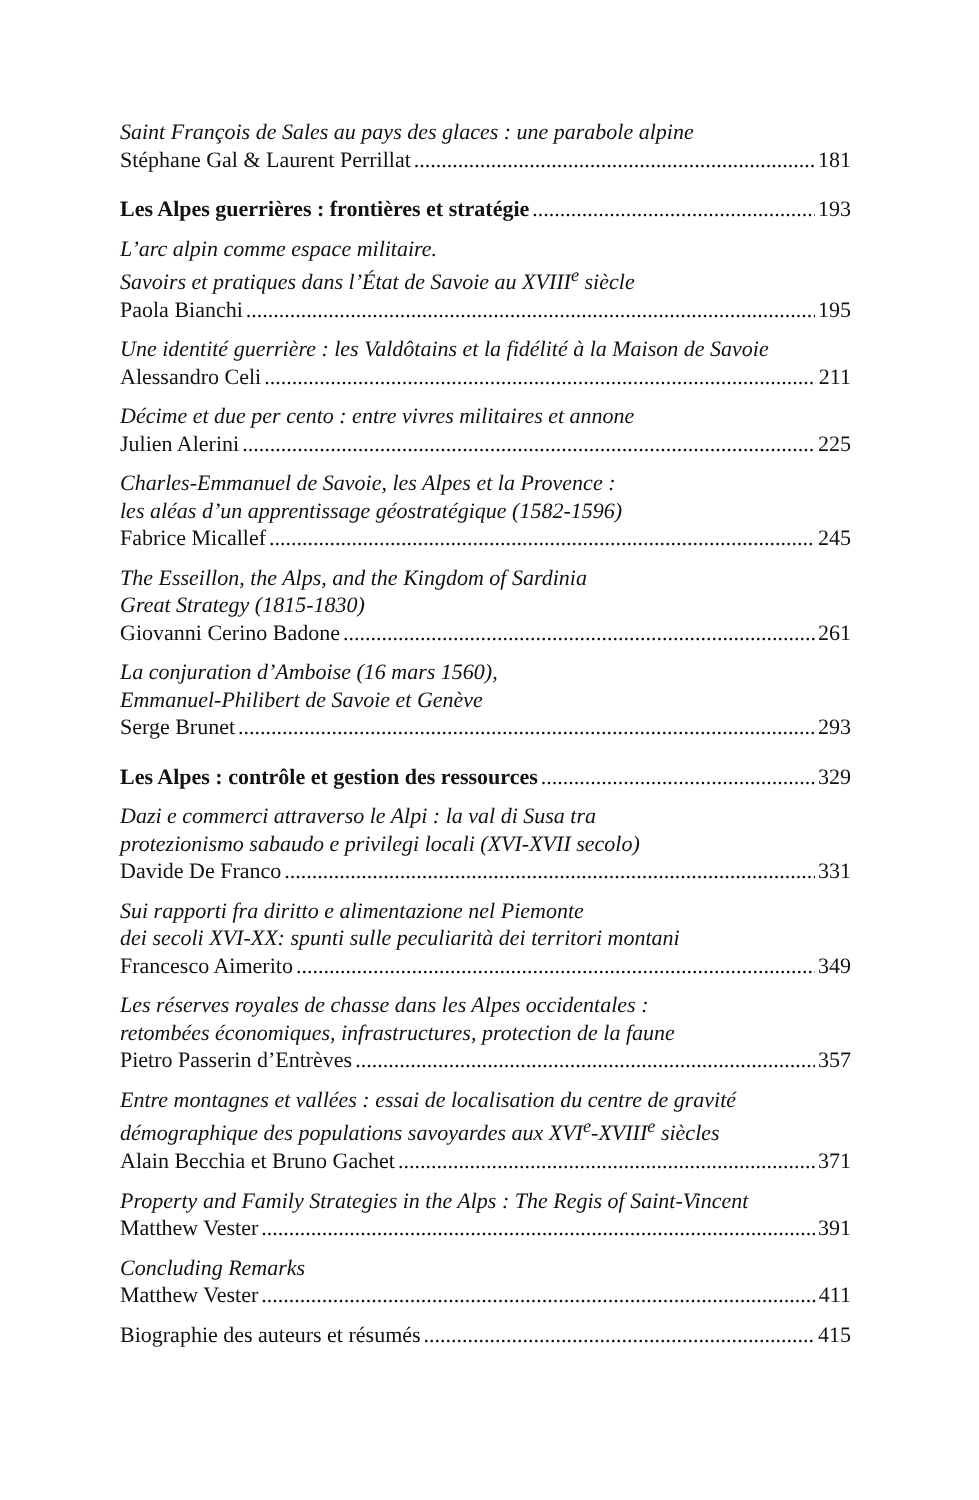Saint François de Sales au pays des glaces : une parabole alpine
Stéphane Gal & Laurent Perrillat 181
Les Alpes guerrières : frontières et stratégie 193
L’arc alpin comme espace militaire.
Savoirs et pratiques dans l’État de Savoie au XVIII<sup>e</sup> siècle
Paola Bianchi 195
Une identité guerrière : les Valdôtains et la fidélité à la Maison de Savoie
Alessandro Celi 211
Décime et due per cento : entre vivres militaires et annone
Julien Alerini 225
Charles-Emmanuel de Savoie, les Alpes et la Provence :
les aléas d’un apprentissage géostratégique (1582-1596)
Fabrice Micallef 245
The Esseillon, the Alps, and the Kingdom of Sardinia
Great Strategy (1815-1830)
Giovanni Cerino Badone 261
La conjuration d’Amboise (16 mars 1560),
Emmanuel-Philibert de Savoie et Genève
Serge Brunet 293
Les Alpes : contrôle et gestion des ressources 329
Dazi e commerci attraverso le Alpi : la val di Susa tra
protezionismo sabaudo e privilegi locali (XVI-XVII secolo)
Davide De Franco 331
Sui rapporti fra diritto e alimentazione nel Piemonte
dei secoli XVI-XX: spunti sulle peculiarità dei territori montani
Francesco Aimerito 349
Les réserves royales de chasse dans les Alpes occidentales :
retombées économiques, infrastructures, protection de la faune
Pietro Passerin d’Entrèves 357
Entre montagnes et vallées : essai de localisation du centre de gravité
démographique des populations savoyardes aux XVI<sup>e</sup>-XVIII<sup>e</sup> siècles
Alain Becchia et Bruno Gachet 371
Property and Family Strategies in the Alps : The Regis of Saint-Vincent
Matthew Vester 391
Concluding Remarks
Matthew Vester 411
Biographie des auteurs et résumés 415